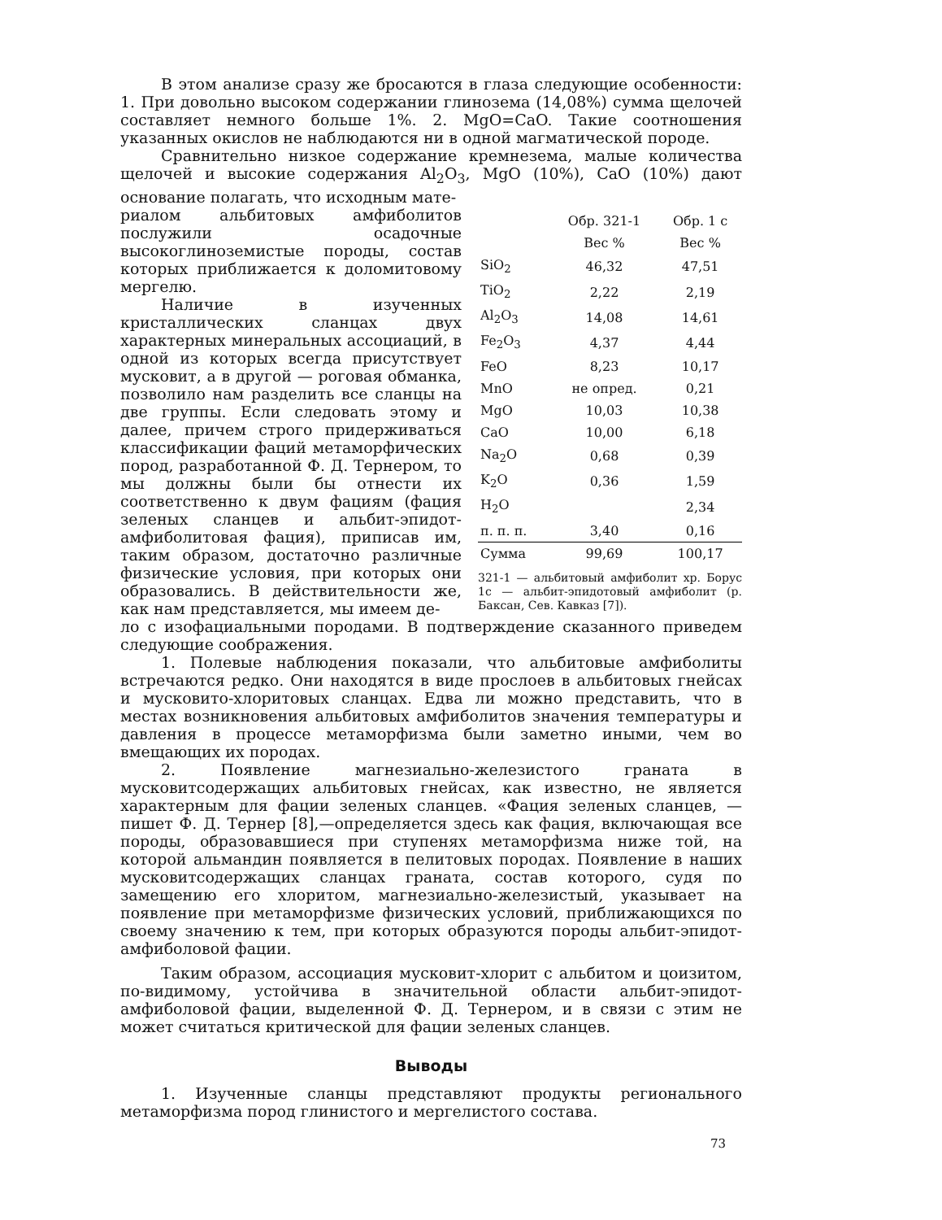В этом анализе сразу же бросаются в глаза следующие особенности: 1. При довольно высоком содержании глинозема (14,08%) сумма щелочей составляет немного больше 1%. 2. MgO=CaO. Такие соотношения указанных окислов не наблюдаются ни в одной магматической породе.
Сравнительно низкое содержание кремнезема, малые количества щелочей и высокие содержания Al<sub>2</sub>O<sub>3</sub>, MgO (10%), CaO (10%) дают основание полагать, что исходным мате-
риалом альбитовых амфиболитов послужили осадочные высокоглиноземистые породы, состав которых приближается к доломитовому мергелю.
Наличие в изученных кристаллических сланцах двух характерных минеральных ассоциаций, в одной из которых всегда присутствует мусковит, а в другой — роговая обманка, позволило нам разделить все сланцы на две группы. Если следовать этому и далее, причем строго придерживаться классификации фаций метаморфических пород, разработанной Ф. Д. Тернером, то мы должны были бы отнести их соответственно к двум фациям (фация зеленых сланцев и альбит-эпидот-амфиболитовая фация), приписав им, таким образом, достаточно различные физические условия, при которых они образовались. В действительности же, как нам представляется, мы имеем де-
| | Обр. 321-1 | Обр. 1 с |
| --- | --- | --- |
| | Вес % | Вес % |
| SiO<sub>2</sub> | 46,32 | 47,51 |
| TiO<sub>2</sub> | 2,22 | 2,19 |
| Al<sub>2</sub>O<sub>3</sub> | 14,08 | 14,61 |
| Fe<sub>2</sub>O<sub>3</sub> | 4,37 | 4,44 |
| FeO | 8,23 | 10,17 |
| MnO | не опред. | 0,21 |
| MgO | 10,03 | 10,38 |
| CaO | 10,00 | 6,18 |
| Na<sub>2</sub>O | 0,68 | 0,39 |
| K<sub>2</sub>O | 0,36 | 1,59 |
| H<sub>2</sub>O | | 2,34 |
| п. п. п. | 3,40 | 0,16 |
| Сумма | 99,69 | 100,17 |
321-1 — альбитовый амфиболит хр. Борус 1с — альбит-эпидотовый амфиболит (р. Баксан, Сев. Кавказ [7]).
ло с изофациальными породами. В подтверждение сказанного приведем следующие соображения.
1. Полевые наблюдения показали, что альбитовые амфиболиты встречаются редко. Они находятся в виде прослоев в альбитовых гнейсах и мусковито-хлоритовых сланцах. Едва ли можно представить, что в местах возникновения альбитовых амфиболитов значения температуры и давления в процессе метаморфизма были заметно иными, чем во вмещающих их породах.
2. Появление магнезиально-железистого граната в мусковитсодержащих альбитовых гнейсах, как известно, не является характерным для фации зеленых сланцев. «Фация зеленых сланцев, — пишет Ф. Д. Тернер [8],—определяется здесь как фация, включающая все породы, образовавшиеся при ступенях метаморфизма ниже той, на которой альмандин появляется в пелитовых породах. Появление в наших мусковитсодержащих сланцах граната, состав которого, судя по замещению его хлоритом, магнезиально-железистый, указывает на появление при метаморфизме физических условий, приближающихся по своему значению к тем, при которых образуются породы альбит-эпидот-амфиболовой фации.
Таким образом, ассоциация мусковит-хлорит с альбитом и цоизитом, по-видимому, устойчива в значительной области альбит-эпидот-амфиболовой фации, выделенной Ф. Д. Тернером, и в связи с этим не может считаться критической для фации зеленых сланцев.
Выводы
1. Изученные сланцы представляют продукты регионального метаморфизма пород глинистого и мергелистого состава.
73